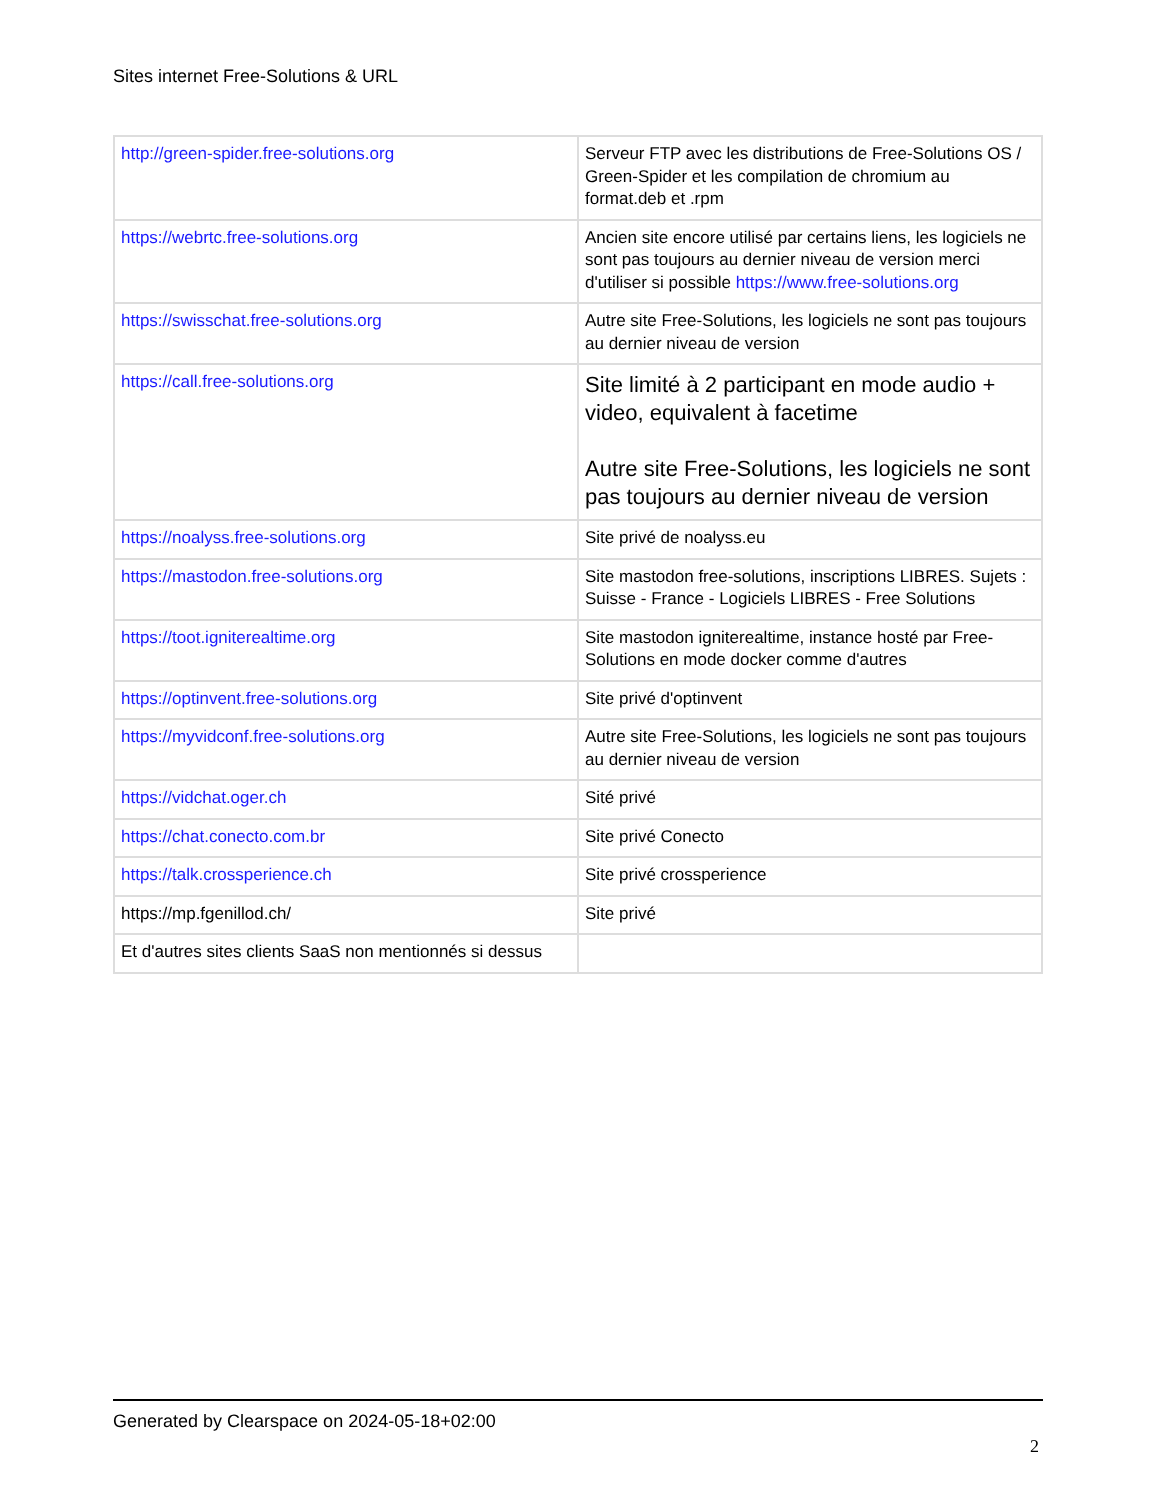Sites internet Free-Solutions & URL
| http://green-spider.free-solutions.org | Serveur FTP avec les distributions de Free-Solutions OS / Green-Spider et les compilation de chromium au format.deb et .rpm |
| https://webrtc.free-solutions.org | Ancien site encore utilisé par certains liens, les logiciels ne sont pas toujours au dernier niveau de version merci d'utiliser si possible https://www.free-solutions.org |
| https://swisschat.free-solutions.org | Autre site Free-Solutions, les logiciels ne sont pas toujours au dernier niveau de version |
| https://call.free-solutions.org | Site limité à 2 participant en mode audio + video, equivalent à facetime Autre site Free-Solutions, les logiciels ne sont pas toujours au dernier niveau de version |
| https://noalyss.free-solutions.org | Site privé de noalyss.eu |
| https://mastodon.free-solutions.org | Site mastodon free-solutions, inscriptions LIBRES. Sujets : Suisse - France - Logiciels LIBRES - Free Solutions |
| https://toot.igniterealtime.org | Site mastodon igniterealtime, instance hosté par Free-Solutions en mode docker comme d'autres |
| https://optinvent.free-solutions.org | Site privé d'optinvent |
| https://myvidconf.free-solutions.org | Autre site Free-Solutions, les logiciels ne sont pas toujours au dernier niveau de version |
| https://vidchat.oger.ch | Sité privé |
| https://chat.conecto.com.br | Site privé Conecto |
| https://talk.crossperience.ch | Site privé crossperience |
| https://mp.fgenillod.ch/ | Site privé |
| Et d'autres sites clients SaaS non mentionnés si dessus | |
Generated by Clearspace on 2024-05-18+02:00
2